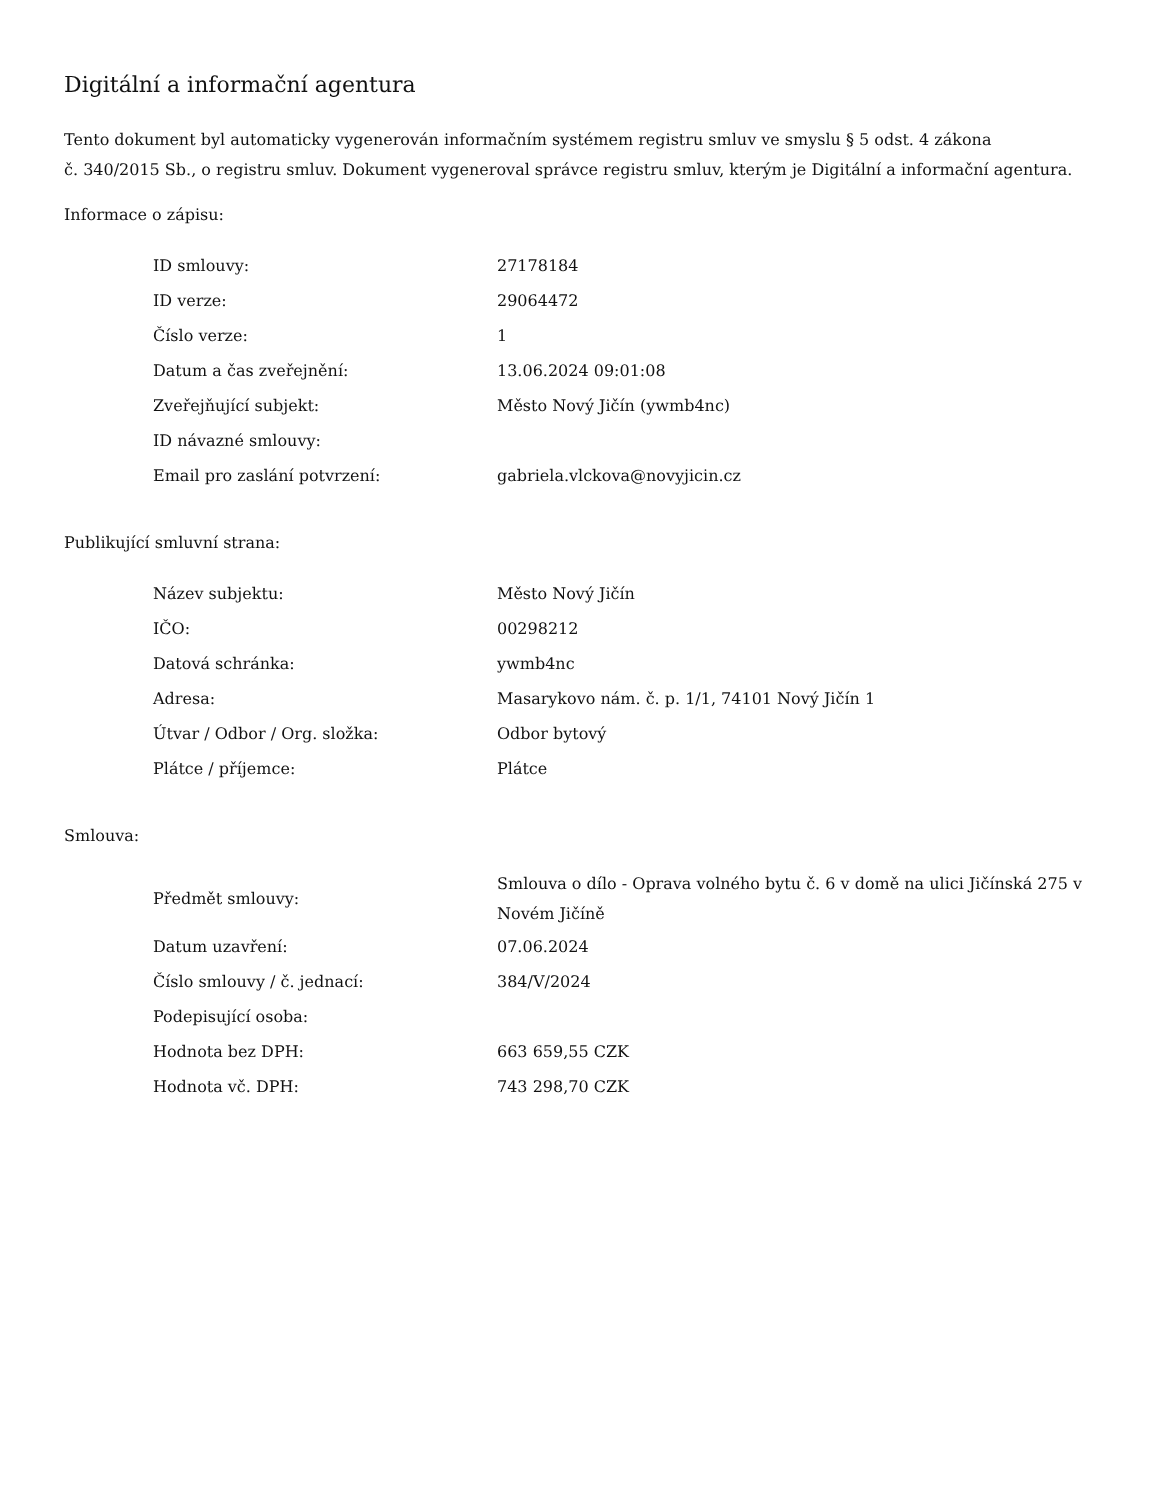Digitální a informační agentura
Tento dokument byl automaticky vygenerován informačním systémem registru smluv ve smyslu § 5 odst. 4 zákona
č. 340/2015 Sb., o registru smluv. Dokument vygeneroval správce registru smluv, kterým je Digitální a informační agentura.
Informace o zápisu:
| ID smlouvy: | 27178184 |
| ID verze: | 29064472 |
| Číslo verze: | 1 |
| Datum a čas zveřejnění: | 13.06.2024 09:01:08 |
| Zveřejňující subjekt: | Město Nový Jičín (ywmb4nc) |
| ID návazné smlouvy: | |
| Email pro zaslání potvrzení: | gabriela.vlckova@novyjicin.cz |
Publikující smluvní strana:
| Název subjektu: | Město Nový Jičín |
| IČO: | 00298212 |
| Datová schránka: | ywmb4nc |
| Adresa: | Masarykovo nám. č. p. 1/1, 74101 Nový Jičín 1 |
| Útvar / Odbor / Org. složka: | Odbor bytový |
| Plátce / příjemce: | Plátce |
Smlouva:
| Předmět smlouvy: | Smlouva o dílo - Oprava volného bytu č. 6 v domě na ulici Jičínská 275 v Novém Jičíně |
| Datum uzavření: | 07.06.2024 |
| Číslo smlouvy / č. jednací: | 384/V/2024 |
| Podepisující osoba: | |
| Hodnota bez DPH: | 663 659,55 CZK |
| Hodnota vč. DPH: | 743 298,70 CZK |